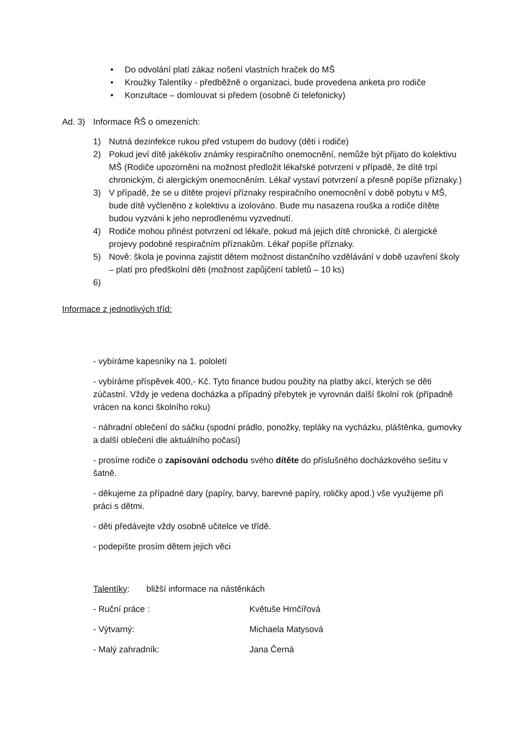• Do odvolání platí zákaz nošení vlastních hraček do MŠ
• Kroužky Talentíky - předběžně o organizaci, bude provedena anketa pro rodiče
• Konzultace – domlouvat si předem (osobně či telefonicky)
Ad. 3) Informace ŘŠ o omezeních:
1) Nutná dezinfekce rukou před vstupem do budovy (děti i rodiče)
2) Pokud jeví dítě jakékoliv známky respiračního onemocnění, nemůže být přijato do kolektivu MŠ (Rodiče upozorněni na možnost předložit lékařské potvrzení v případě, že dítě trpí chronickým, či alergickým onemocněním. Lékař vystaví potvrzení a přesně popíše příznaky.)
3) V případě, že se u dítěte projeví příznaky respiračního onemocnění v době pobytu v MŠ, bude dítě vyčleněno z kolektivu a izolováno. Bude mu nasazena rouška a rodiče dítěte budou vyzváni k jeho neprodlenému vyzvednutí.
4) Rodiče mohou přinést potvrzení od lékaře, pokud má jejich dítě chronické, či alergické projevy podobné respiračním příznakům. Lékař popíše příznaky.
5) Nově: škola je povinna zajistit dětem možnost distančního vzdělávání v době uzavření školy – platí pro předškolní děti (možnost zapůjčení tabletů – 10 ks)
6)
Informace z jednotlivých tříd:
- vybíráme kapesníky na 1. pololetí
- vybíráme příspěvek 400,- Kč. Tyto finance budou použity na platby akcí, kterých se děti zúčastní. Vždy je vedena docházka a případný přebytek je vyrovnán další školní rok (případně vrácen na konci školního roku)
- náhradní oblečení do sáčku (spodní prádlo, ponožky, tepláky na vycházku, pláštěnka, gumovky a další oblečení dle aktuálního počasí)
- prosíme rodiče o zapisování odchodu svého dítěte do příslušného docházkového sešitu v šatně.
- děkujeme za případné dary (papíry, barvy, barevné papíry, roličky apod.) vše využijeme při práci s dětmi.
- děti předávejte vždy osobně učitelce ve třídě.
- podepište prosím dětem jejich věci
Talentíky: bližší informace na nástěnkách
- Ruční práce : Květuše Hrnčířová
- Výtvarný: Michaela Matysová
- Malý zahradník: Jana Černá